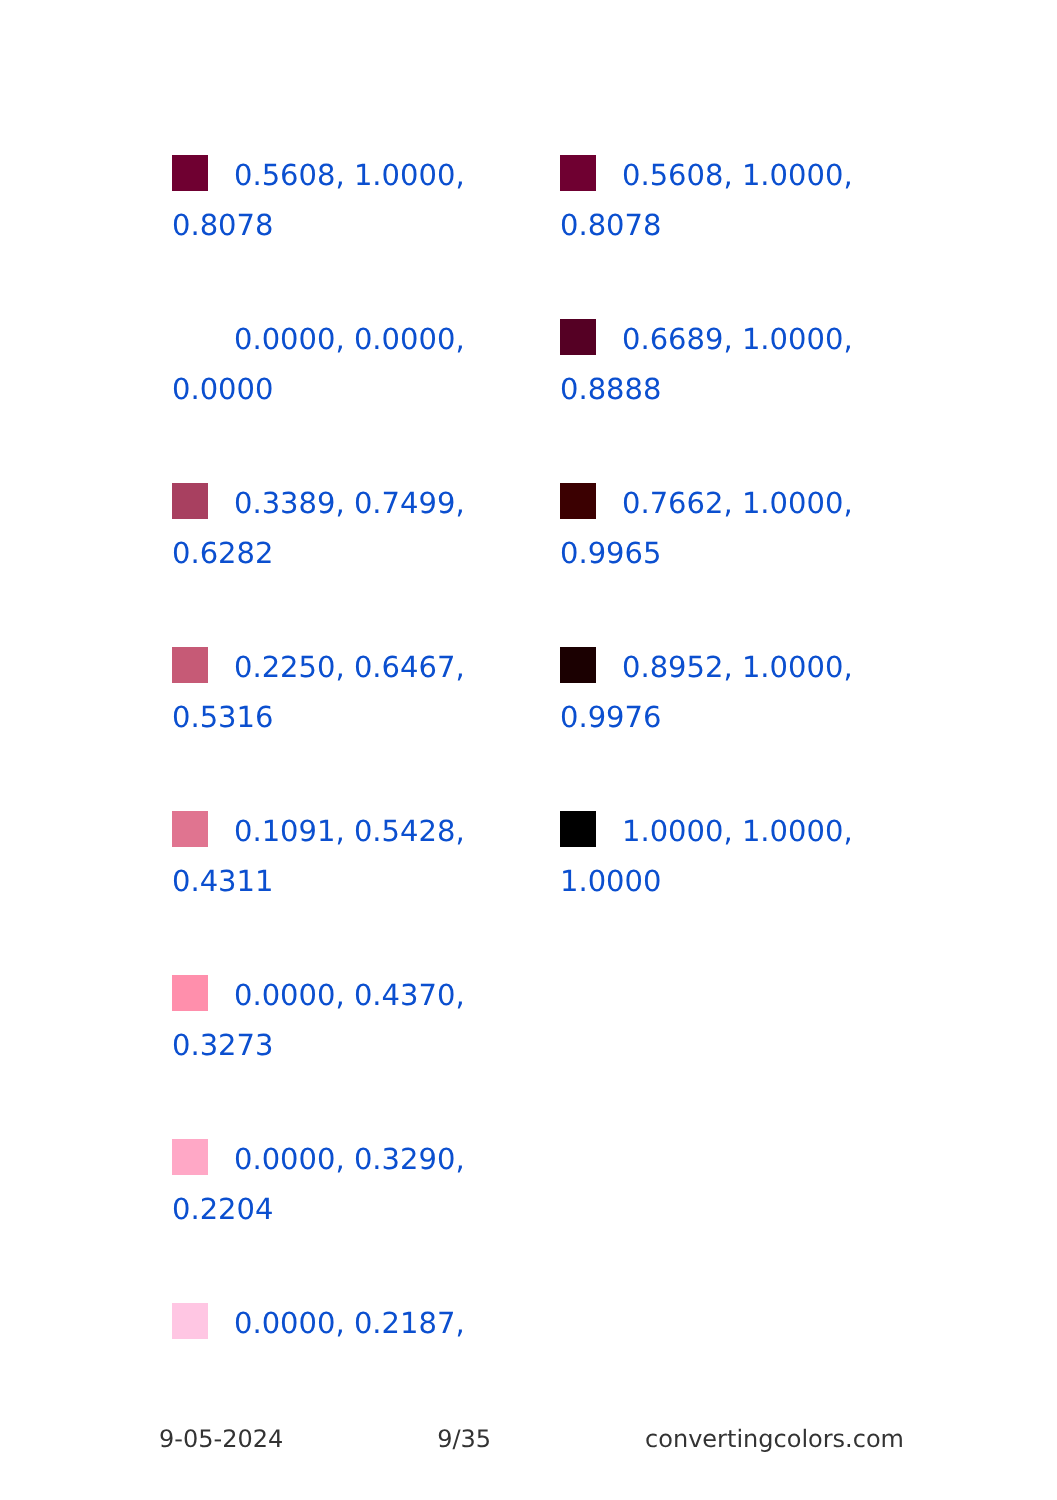0.5608, 1.0000, 0.8078
0.0000, 0.0000, 0.0000
0.3389, 0.7499, 0.6282
0.2250, 0.6467, 0.5316
0.1091, 0.5428, 0.4311
0.0000, 0.4370, 0.3273
0.0000, 0.3290, 0.2204
0.0000, 0.2187,
0.5608, 1.0000, 0.8078
0.6689, 1.0000, 0.8888
0.7662, 1.0000, 0.9965
0.8952, 1.0000, 0.9976
1.0000, 1.0000, 1.0000
9-05-2024 9/35 convertingcolors.com